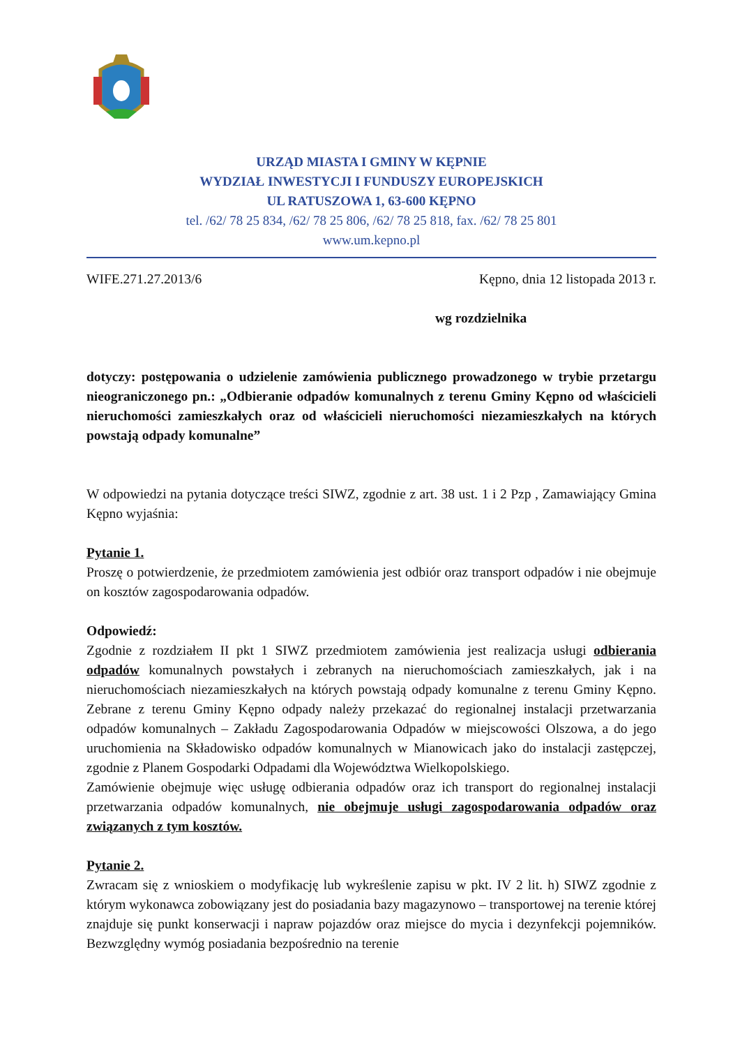URZĄD MIASTA I GMINY W KĘPNIE
WYDZIAŁ INWESTYCJI I FUNDUSZY EUROPEJSKICH
UL RATUSZOWA 1, 63-600 KĘPNO
tel. /62/ 78 25 834, /62/ 78 25 806, /62/ 78 25 818, fax. /62/ 78 25 801
www.um.kepno.pl
WIFE.271.27.2013/6 Kępno, dnia 12 listopada 2013 r.
wg rozdzielnika
dotyczy: postępowania o udzielenie zamówienia publicznego prowadzonego w trybie przetargu nieograniczonego pn.: „Odbieranie odpadów komunalnych z terenu Gminy Kępno od właścicieli nieruchomości zamieszkałych oraz od właścicieli nieruchomości niezamieszkałych na których powstają odpady komunalne”
W odpowiedzi na pytania dotyczące treści SIWZ, zgodnie z art. 38 ust. 1 i 2 Pzp , Zamawiający Gmina Kępno wyjaśnia:
Pytanie 1.
Proszę o potwierdzenie, że przedmiotem zamówienia jest odbiór oraz transport odpadów i nie obejmuje on kosztów zagospodarowania odpadów.
Odpowiedź:
Zgodnie z rozdziałem II pkt 1 SIWZ przedmiotem zamówienia jest realizacja usługi odbierania odpadów komunalnych powstałych i zebranych na nieruchomościach zamieszkałych, jak i na nieruchomościach niezamieszkałych na których powstają odpady komunalne z terenu Gminy Kępno. Zebrane z terenu Gminy Kępno odpady należy przekazać do regionalnej instalacji przetwarzania odpadów komunalnych – Zakładu Zagospodarowania Odpadów w miejscowości Olszowa, a do jego uruchomienia na Składowisko odpadów komunalnych w Mianowicach jako do instalacji zastępczej, zgodnie z Planem Gospodarki Odpadami dla Województwa Wielkopolskiego.
Zamówienie obejmuje więc usługę odbierania odpadów oraz ich transport do regionalnej instalacji przetwarzania odpadów komunalnych, nie obejmuje usługi zagospodarowania odpadów oraz związanych z tym kosztów.
Pytanie 2.
Zwracam się z wnioskiem o modyfikację lub wykreślenie zapisu w pkt. IV 2 lit. h) SIWZ zgodnie z którym wykonawca zobowiązany jest do posiadania bazy magazynowo – transportowej na terenie której znajduje się punkt konserwacji i napraw pojazdów oraz miejsce do mycia i dezynfekcji pojemników. Bezwzględny wymóg posiadania bezpośrednio na terenie